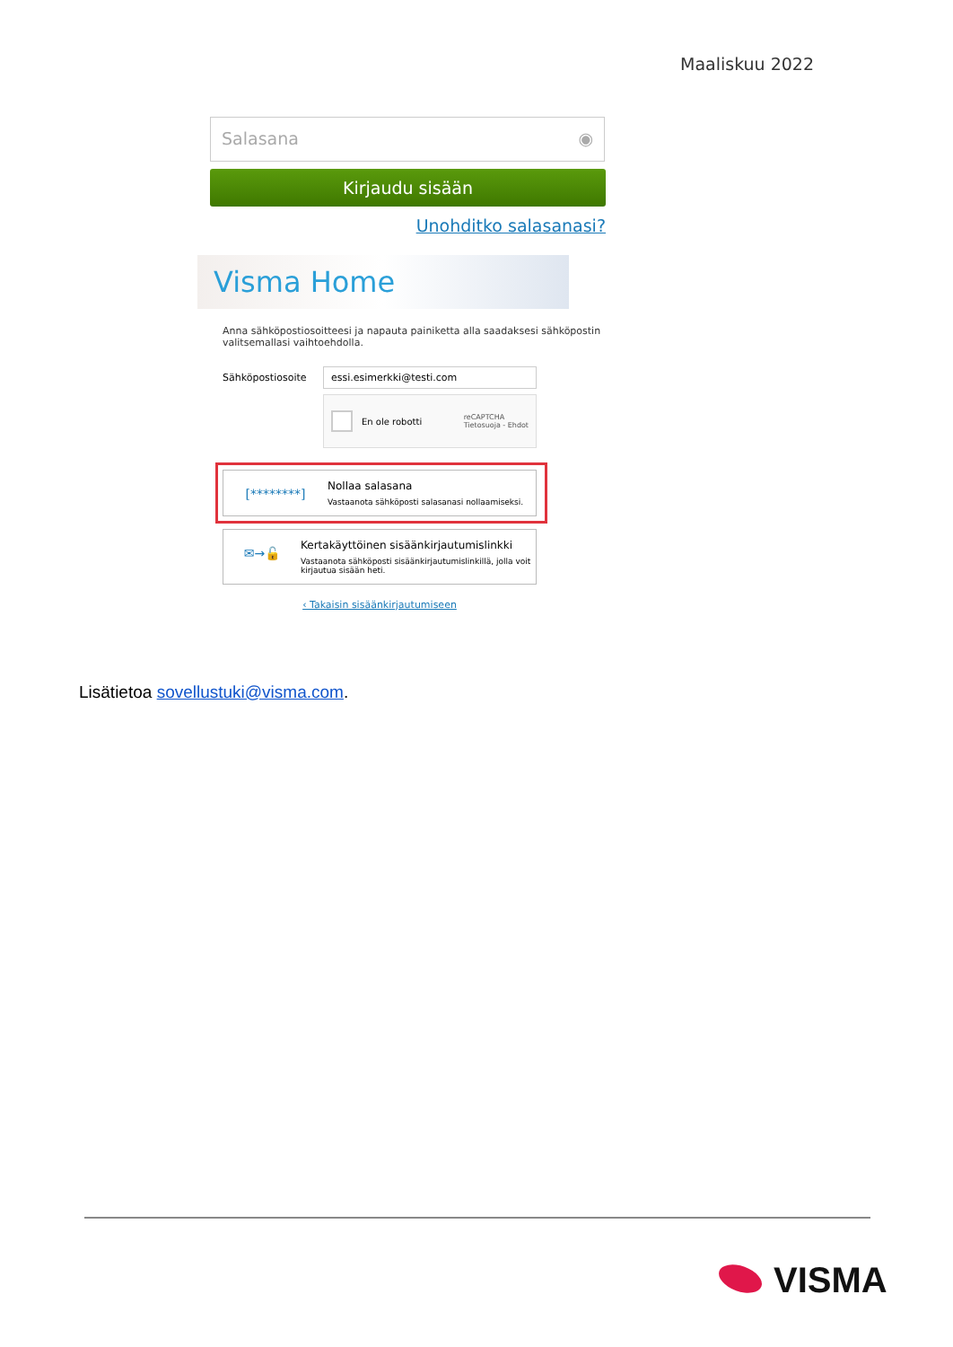Maaliskuu 2022
Salasana ◉
Kirjaudu sisään
Unohditko salasanasi?
Visma Home
Anna sähköpostiosoitteesi ja napauta painiketta alla saadaksesi sähköpostin valitsemallasi vaihtoehdolla.
Sähköpostiosoite
essi.esimerkki@testi.com
En ole robotti reCAPTCHA
Tietosuoja - Ehdot
[********]
Nollaa salasana
Vastaanota sähköposti salasanasi nollaamiseksi.
✉→🔓
Kertakäyttöinen sisäänkirjautumislinkki
Vastaanota sähköposti sisäänkirjautumislinkillä, jolla voit kirjautua sisään heti.
‹ Takaisin sisäänkirjautumiseen
Lisätietoa sovellustuki@visma.com.
VISMA